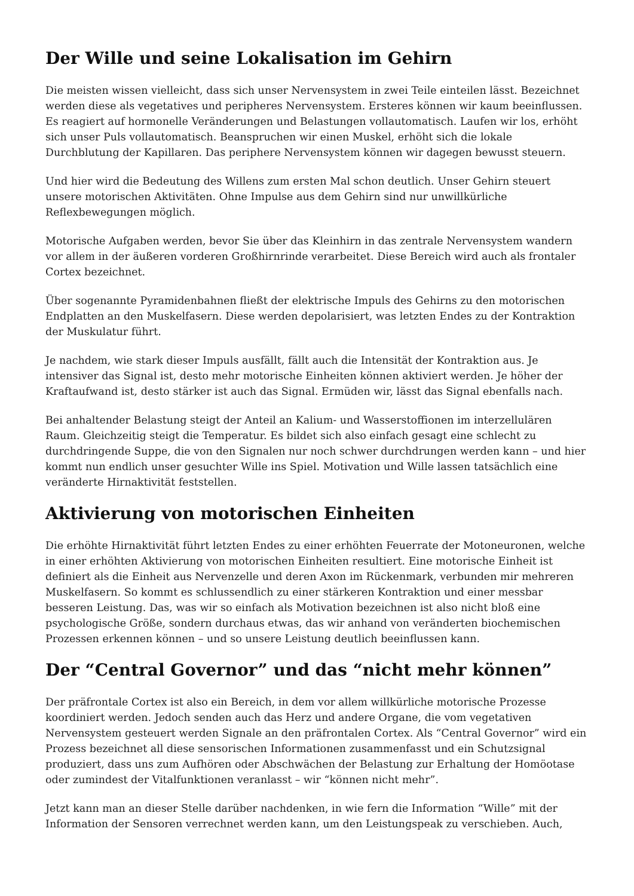Der Wille und seine Lokalisation im Gehirn
Die meisten wissen vielleicht, dass sich unser Nervensystem in zwei Teile einteilen lässt. Bezeichnet werden diese als vegetatives und peripheres Nervensystem. Ersteres können wir kaum beeinflussen. Es reagiert auf hormonelle Veränderungen und Belastungen vollautomatisch. Laufen wir los, erhöht sich unser Puls vollautomatisch. Beanspruchen wir einen Muskel, erhöht sich die lokale Durchblutung der Kapillaren. Das periphere Nervensystem können wir dagegen bewusst steuern.
Und hier wird die Bedeutung des Willens zum ersten Mal schon deutlich. Unser Gehirn steuert unsere motorischen Aktivitäten. Ohne Impulse aus dem Gehirn sind nur unwillkürliche Reflexbewegungen möglich.
Motorische Aufgaben werden, bevor Sie über das Kleinhirn in das zentrale Nervensystem wandern vor allem in der äußeren vorderen Großhirnrinde verarbeitet. Diese Bereich wird auch als frontaler Cortex bezeichnet.
Über sogenannte Pyramidenbahnen fließt der elektrische Impuls des Gehirns zu den motorischen Endplatten an den Muskelfasern. Diese werden depolarisiert, was letzten Endes zu der Kontraktion der Muskulatur führt.
Je nachdem, wie stark dieser Impuls ausfällt, fällt auch die Intensität der Kontraktion aus. Je intensiver das Signal ist, desto mehr motorische Einheiten können aktiviert werden. Je höher der Kraftaufwand ist, desto stärker ist auch das Signal. Ermüden wir, lässt das Signal ebenfalls nach.
Bei anhaltender Belastung steigt der Anteil an Kalium- und Wasserstoffionen im interzellulären Raum. Gleichzeitig steigt die Temperatur. Es bildet sich also einfach gesagt eine schlecht zu durchdringende Suppe, die von den Signalen nur noch schwer durchdrungen werden kann – und hier kommt nun endlich unser gesuchter Wille ins Spiel. Motivation und Wille lassen tatsächlich eine veränderte Hirnaktivität feststellen.
Aktivierung von motorischen Einheiten
Die erhöhte Hirnaktivität führt letzten Endes zu einer erhöhten Feuerrate der Motoneuronen, welche in einer erhöhten Aktivierung von motorischen Einheiten resultiert. Eine motorische Einheit ist definiert als die Einheit aus Nervenzelle und deren Axon im Rückenmark, verbunden mir mehreren Muskelfasern. So kommt es schlussendlich zu einer stärkeren Kontraktion und einer messbar besseren Leistung. Das, was wir so einfach als Motivation bezeichnen ist also nicht bloß eine psychologische Größe, sondern durchaus etwas, das wir anhand von veränderten biochemischen Prozessen erkennen können – und so unsere Leistung deutlich beeinflussen kann.
Der “Central Governor” und das “nicht mehr können”
Der präfrontale Cortex ist also ein Bereich, in dem vor allem willkürliche motorische Prozesse koordiniert werden. Jedoch senden auch das Herz und andere Organe, die vom vegetativen Nervensystem gesteuert werden Signale an den präfrontalen Cortex. Als “Central Governor” wird ein Prozess bezeichnet all diese sensorischen Informationen zusammenfasst und ein Schutzsignal produziert, dass uns zum Aufhören oder Abschwächen der Belastung zur Erhaltung der Homöotase oder zumindest der Vitalfunktionen veranlasst – wir “können nicht mehr”.
Jetzt kann man an dieser Stelle darüber nachdenken, in wie fern die Information “Wille” mit der Information der Sensoren verrechnet werden kann, um den Leistungspeak zu verschieben. Auch,